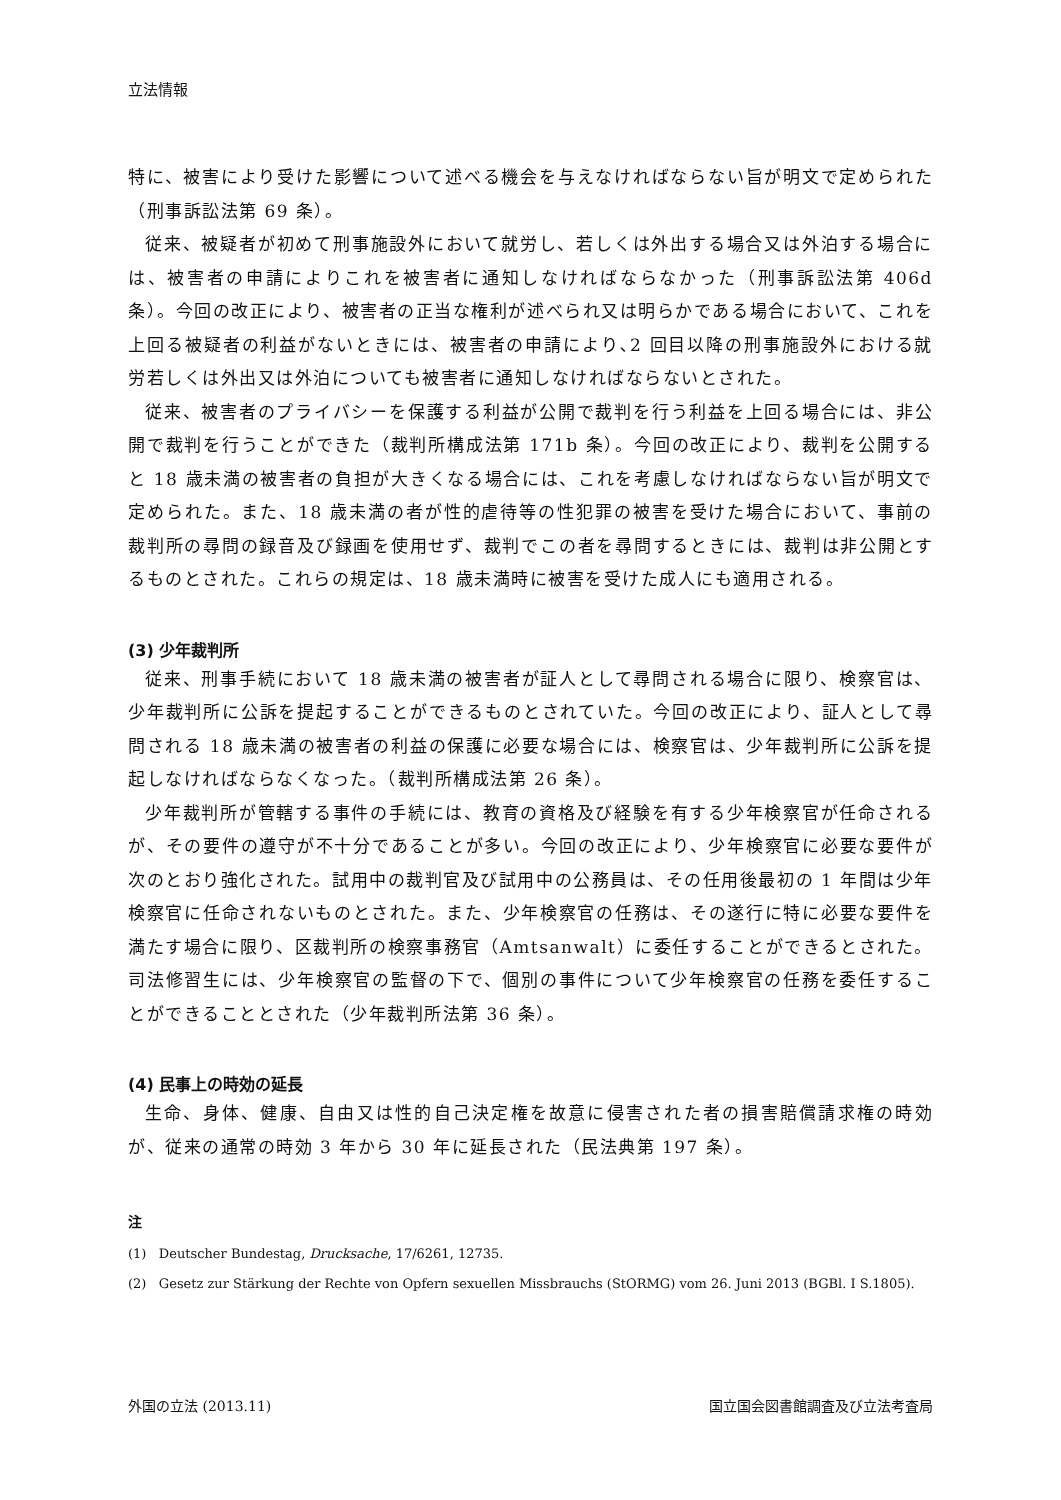立法情報
特に、被害により受けた影響について述べる機会を与えなければならない旨が明文で定められた（刑事訴訟法第 69 条）。
従来、被疑者が初めて刑事施設外において就労し、若しくは外出する場合又は外泊する場合には、被害者の申請によりこれを被害者に通知しなければならなかった（刑事訴訟法第 406d 条）。今回の改正により、被害者の正当な権利が述べられ又は明らかである場合において、これを上回る被疑者の利益がないときには、被害者の申請により､2 回目以降の刑事施設外における就労若しくは外出又は外泊についても被害者に通知しなければならないとされた。
従来、被害者のプライバシーを保護する利益が公開で裁判を行う利益を上回る場合には、非公開で裁判を行うことができた（裁判所構成法第 171b 条）。今回の改正により、裁判を公開すると 18 歳未満の被害者の負担が大きくなる場合には、これを考慮しなければならない旨が明文で定められた。また、18 歳未満の者が性的虐待等の性犯罪の被害を受けた場合において、事前の裁判所の尋問の録音及び録画を使用せず、裁判でこの者を尋問するときには、裁判は非公開とするものとされた。これらの規定は、18 歳未満時に被害を受けた成人にも適用される。
(3) 少年裁判所
従来、刑事手続において 18 歳未満の被害者が証人として尋問される場合に限り、検察官は、少年裁判所に公訴を提起することができるものとされていた。今回の改正により、証人として尋問される 18 歳未満の被害者の利益の保護に必要な場合には、検察官は、少年裁判所に公訴を提起しなければならなくなった。（裁判所構成法第 26 条）。
少年裁判所が管轄する事件の手続には、教育の資格及び経験を有する少年検察官が任命されるが、その要件の遵守が不十分であることが多い。今回の改正により、少年検察官に必要な要件が次のとおり強化された。試用中の裁判官及び試用中の公務員は、その任用後最初の 1 年間は少年検察官に任命されないものとされた。また、少年検察官の任務は、その遂行に特に必要な要件を満たす場合に限り、区裁判所の検察事務官（Amtsanwalt）に委任することができるとされた。司法修習生には、少年検察官の監督の下で、個別の事件について少年検察官の任務を委任することができることとされた（少年裁判所法第 36 条）。
(4) 民事上の時効の延長
生命、身体、健康、自由又は性的自己決定権を故意に侵害された者の損害賠償請求権の時効が、従来の通常の時効 3 年から 30 年に延長された（民法典第 197 条）。
注
(1) Deutscher Bundestag, Drucksache, 17/6261, 12735.
(2) Gesetz zur Stärkung der Rechte von Opfern sexuellen Missbrauchs (StORMG) vom 26. Juni 2013 (BGBl. I S.1805).
外国の立法 (2013.11) 国立国会図書館調査及び立法考査局